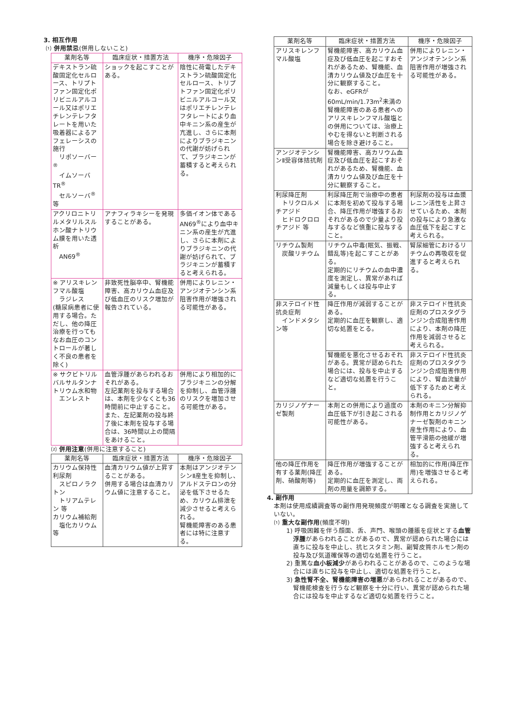3. 相互作用
⑴ 併用禁忌(併用しないこと)
| 薬剤名等 | 臨床症状・措置方法 | 機序・危険因子 |
| --- | --- | --- |
| デキストラン硫酸固定化セルロース、トリプトファン固定化ポリビニルアルコール又はポリエチレンテレフタレートを用いた吸着器によるアフェレーシスの施行 リポソーバー<sup>®</sup> イムソーバTR<sup>®</sup> セルソーバ<sup>®</sup> 等 | ショックを起こすことがある。 | 陰性に荷電したデキストラン硫酸固定化セルロース、トリプトファン固定化ポリビニルアルコール又はポリエチレンテレフタレートにより血中キニン系の産生が亢進し、さらに本剤によりブラジキニンの代謝が妨げられて、ブラジキニンが蓄積すると考えられる。 |
| アクリロニトリルメタリルスルホン酸ナトリウム膜を用いた透析 AN69<sup>®</sup> | アナフィラキシーを発現することがある。 | 多価イオン体であるAN69<sup>®</sup>により血中キニン系の産生が亢進し、さらに本剤によりブラジキニンの代謝が妨げられて、ブラジキニンが蓄積すると考えられる。 |
| ※ アリスキレンフマル酸塩 ラジレス (糖尿病患者に使用する場合。ただし、他の降圧治療を行ってもなお血圧のコントロールが著しく不良の患者を除く) | 非致死性脳卒中、腎機能障害、高カリウム血症及び低血圧のリスク増加が報告されている。 | 併用によりレニン・アンジオテンシン系阻害作用が増強される可能性がある。 |
| ※ サクビトリルバルサルタンナトリウム水和物 エンレスト | 血管浮腫があらわれるおそれがある。 左記薬剤を投与する場合は、本剤を少なくとも36時間前に中止すること。 また、左記薬剤の投与終了後に本剤を投与する場合は、36時間以上の間隔をあけること。 | 併用により相加的にブラジキニンの分解を抑制し、血管浮腫のリスクを増加させる可能性がある。 |
⑵ 併用注意(併用に注意すること)
| 薬剤名等 | 臨床症状・措置方法 | 機序・危険因子 |
| --- | --- | --- |
| カリウム保持性利尿剤 スピロノラクトン トリアムテレン 等 カリウム補給剤 塩化カリウム 等 | 血清カリウム値が上昇することがある。 併用する場合は血清カリウム値に注意すること。 | 本剤はアンジオテンシンⅡ産生を抑制し、アルドステロンの分泌を低下させるため、カリウム排泄を減少させると考えられる。 腎機能障害のある患者には特に注意する。 |
| 薬剤名等 | 臨床症状・措置方法 | 機序・危険因子 |
| --- | --- | --- |
| アリスキレンフマル酸塩 | 腎機能障害、高カリウム血症及び低血圧を起こすおそれがあるため、腎機能、血清カリウム値及び血圧を十分に観察すること。 なお、eGFRが60mL/min/1.73m<sup>2</sup>未満の腎機能障害のある患者へのアリスキレンフマル酸塩との併用については、治療上やむを得ないと判断される場合を除き避けること。 | 併用によりレニン・アンジオテンシン系阻害作用が増強される可能性がある。 |
| アンジオテンシンⅡ受容体拮抗剤 | 腎機能障害、高カリウム血症及び低血圧を起こすおそれがあるため、腎機能、血清カリウム値及び血圧を十分に観察すること。 | |
| 利尿降圧剤 トリクロルメチアジド ヒドロクロロチアジド 等 | 利尿降圧剤で治療中の患者に本剤を初めて投与する場合、降圧作用が増強するおそれがあるので少量より投与するなど慎重に投与すること。 | 利尿剤の投与は血漿レニン活性を上昇させているため、本剤の投与により急激な血圧低下を起こすと考えられる。 |
| リチウム製剤 炭酸リチウム | リチウム中毒(眠気、振戦、錯乱等)を起こすことがある。 定期的にリチウムの血中濃度を測定し、異常があれば減量もしくは投与中止する。 | 腎尿細管におけるリチウムの再吸収を促進すると考えられる。 |
| 非ステロイド性抗炎症剤 インドメタシン等 | 降圧作用が減弱することがある。 定期的に血圧を観察し、適切な処置をとる。 | 非ステロイド性抗炎症剤のプロスタグランジン合成阻害作用により、本剤の降圧作用を減弱させると考えられる。 |
| | 腎機能を悪化させるおそれがある。異常が認められた場合には、投与を中止するなど適切な処置を行うこと。 | 非ステロイド性抗炎症剤のプロスタグランジン合成阻害作用により、腎血流量が低下するためと考えられる。 |
| カリジノゲナーゼ製剤 | 本剤との併用により過度の血圧低下が引き起こされる可能性がある。 | 本剤のキニン分解抑制作用とカリジノゲナーゼ製剤のキニン産生作用により、血管平滑筋の弛緩が増強すると考えられる。 |
| 他の降圧作用を有する薬剤(降圧剤、硝酸剤等) | 降圧作用が増強することがある。 定期的に血圧を測定し、両剤の用量を調節する。 | 相加的に作用(降圧作用)を増強させると考えられる。 |
4. 副作用
本剤は使用成績調査等の副作用発現頻度が明確となる調査を実施していない。
⑴ 重大な副作用(頻度不明)
1) 呼吸困難を伴う顔面、舌、声門、喉頭の腫脹を症状とする血管浮腫があらわれることがあるので、異常が認められた場合には直ちに投与を中止し、抗ヒスタミン剤、副腎皮質ホルモン剤の投与及び気道確保等の適切な処置を行うこと。
2) 重篤な血小板減少があらわれることがあるので、このような場合には直ちに投与を中止し、適切な処置を行うこと。
3) 急性腎不全、腎機能障害の増悪があらわれることがあるので、腎機能検査を行うなど観察を十分に行い、異常が認められた場合には投与を中止するなど適切な処置を行うこと。